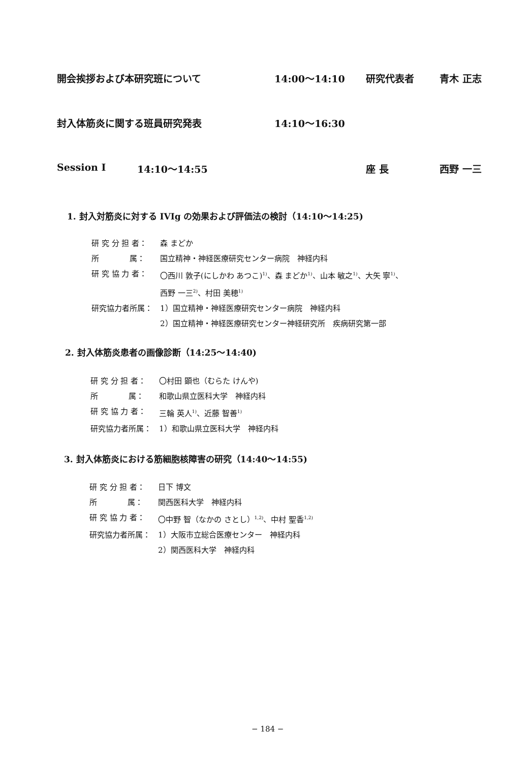開会挨拶および本研究班について 14:00〜14:10 研究代表者 青木 正志
封入体筋炎に関する班員研究発表 14:10〜16:30
Session I 14:10〜14:55 座 長 西野 一三
1. 封入対筋炎に対する IVIg の効果および評価法の検討（14:10〜14:25)
研 究 分 担 者： 森 まどか
所　　　　属： 国立精神・神経医療研究センター病院　神経内科
研 究 協 力 者： 〇西川 敦子(にしかわ あつこ)<sup>1)</sup>、森 まどか<sup>1)</sup>、山本 敏之<sup>1)</sup>、大矢 寧<sup>1)</sup>、
西野 一三<sup>2)</sup>、村田 美穂<sup>1)</sup>
研究協力者所属： 1）国立精神・神経医療研究センター病院　神経内科
2）国立精神・神経医療研究センター神経研究所　疾病研究第一部
2. 封入体筋炎患者の画像診断（14:25〜14:40)
研 究 分 担 者： 〇村田 顕也（むらた けんや)
所　　　　属： 和歌山県立医科大学　神経内科
研 究 協 力 者： 三輪 英人<sup>1)</sup>、近藤 智善<sup>1)</sup>
研究協力者所属： 1）和歌山県立医科大学　神経内科
3. 封入体筋炎における筋細胞核障害の研究（14:40〜14:55)
研 究 分 担 者： 日下 博文
所　　　　属： 関西医科大学　神経内科
研 究 協 力 者： 〇中野 智（なかの さとし）<sup>1,2)</sup>、中村 聖香<sup>1,2)</sup>
研究協力者所属： 1）大阪市立総合医療センター　神経内科
2）関西医科大学　神経内科
− 184 −